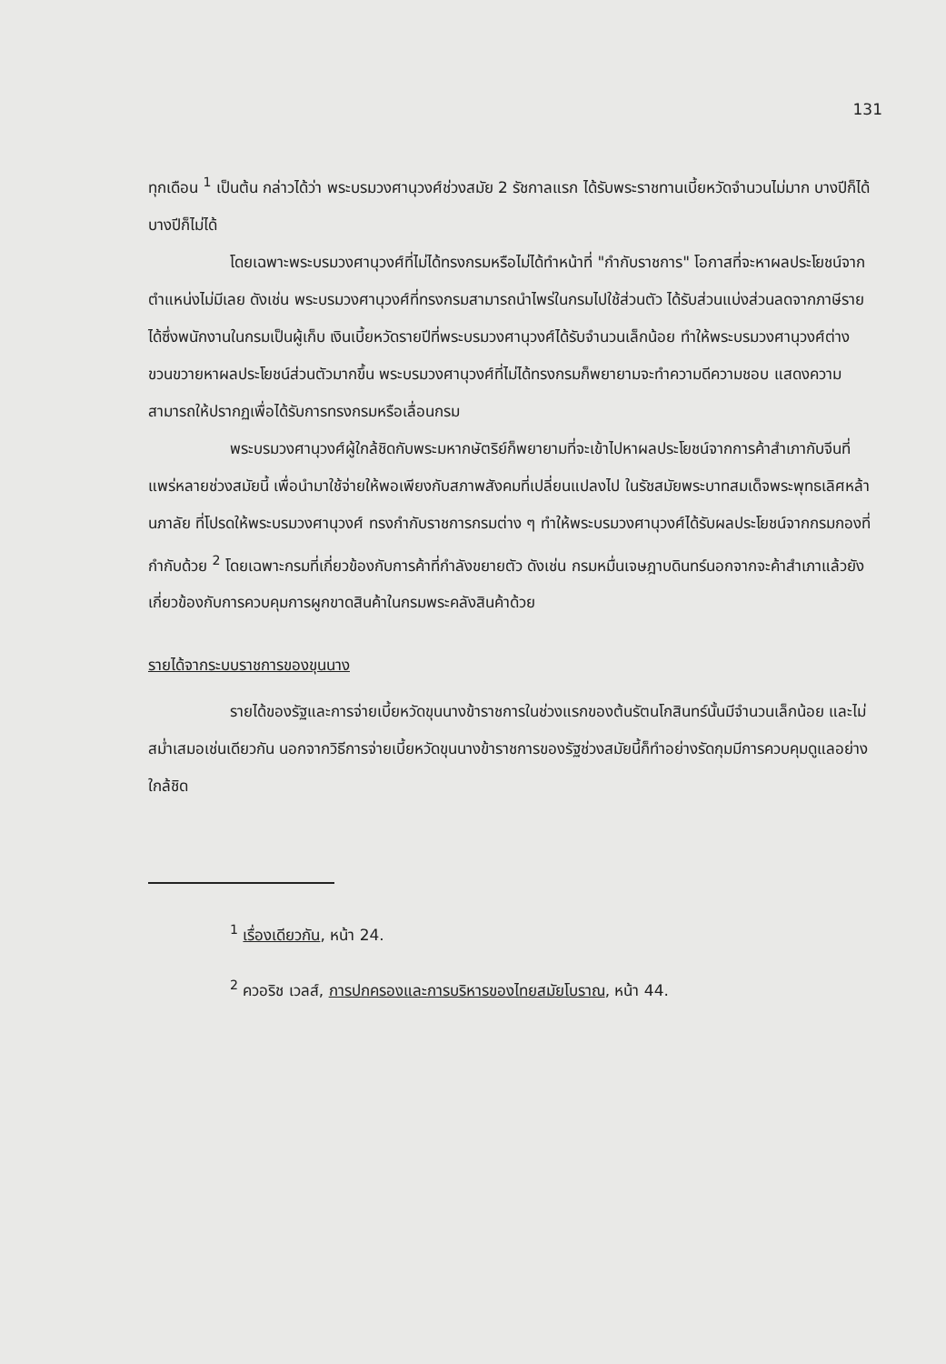131
ทุกเดือน <sup>1</sup> เป็นต้น กล่าวได้ว่า พระบรมวงศานุวงศ์ช่วงสมัย 2 รัชกาลแรก ได้รับพระราชทานเบี้ยหวัดจำนวนไม่มาก บางปีก็ได้บางปีก็ไม่ได้
โดยเฉพาะพระบรมวงศานุวงศ์ที่ไม่ได้ทรงกรมหรือไม่ได้ทำหน้าที่ "กำกับราชการ" โอกาสที่จะหาผลประโยชน์จากตำแหน่งไม่มีเลย ดังเช่น พระบรมวงศานุวงศ์ที่ทรงกรมสามารถนำไพร่ในกรมไปใช้ส่วนตัว ได้รับส่วนแบ่งส่วนลดจากภาษีรายได้ซึ่งพนักงานในกรมเป็นผู้เก็บ เงินเบี้ยหวัดรายปีที่พระบรมวงศานุวงศ์ได้รับจำนวนเล็กน้อย ทำให้พระบรมวงศานุวงศ์ต่างขวนขวายหาผลประโยชน์ส่วนตัวมากขึ้น พระบรมวงศานุวงศ์ที่ไม่ได้ทรงกรมก็พยายามจะทำความดีความชอบ แสดงความสามารถให้ปรากฏเพื่อได้รับการทรงกรมหรือเลื่อนกรม
พระบรมวงศานุวงศ์ผู้ใกล้ชิดกับพระมหากษัตริย์ก็พยายามที่จะเข้าไปหาผลประโยชน์จากการค้าสำเภากับจีนที่แพร่หลายช่วงสมัยนี้ เพื่อนำมาใช้จ่ายให้พอเพียงกับสภาพสังคมที่เปลี่ยนแปลงไป ในรัชสมัยพระบาทสมเด็จพระพุทธเลิศหล้านภาลัย ที่โปรดให้พระบรมวงศานุวงศ์ ทรงกำกับราชการกรมต่าง ๆ ทำให้พระบรมวงศานุวงศ์ได้รับผลประโยชน์จากกรมกองที่กำกับด้วย <sup>2</sup> โดยเฉพาะกรมที่เกี่ยวข้องกับการค้าที่กำลังขยายตัว ดังเช่น กรมหมื่นเจษฎาบดินทร์นอกจากจะค้าสำเภาแล้วยังเกี่ยวข้องกับการควบคุมการผูกขาดสินค้าในกรมพระคลังสินค้าด้วย
รายได้จากระบบราชการของขุนนาง
รายได้ของรัฐและการจ่ายเบี้ยหวัดขุนนางข้าราชการในช่วงแรกของต้นรัตนโกสินทร์นั้นมีจำนวนเล็กน้อย และไม่สม่ำเสมอเช่นเดียวกัน นอกจากวิธีการจ่ายเบี้ยหวัดขุนนางข้าราชการของรัฐช่วงสมัยนี้ก็ทำอย่างรัดกุมมีการควบคุมดูแลอย่างใกล้ชิด
<sup>1</sup> เรื่องเดียวกัน, หน้า 24.
<sup>2</sup> ควอริช เวลส์, การปกครองและการบริหารของไทยสมัยโบราณ, หน้า 44.